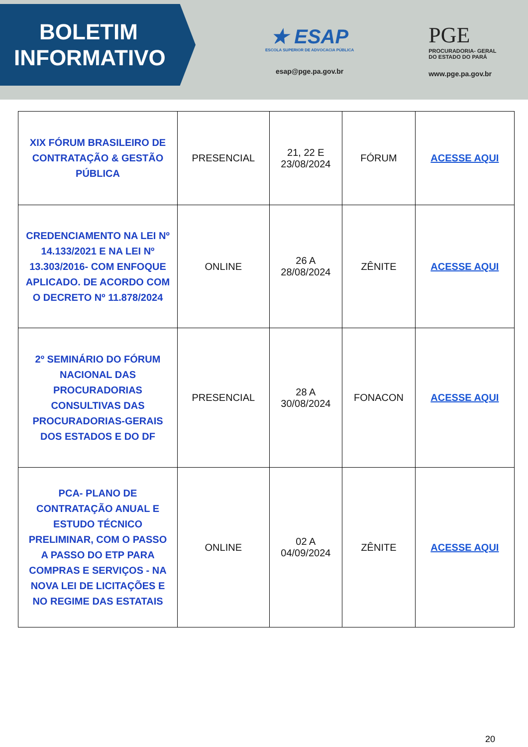BOLETIM
INFORMATIVO
★ ESAP
ESCOLA SUPERIOR DE ADVOCACIA PÚBLICA
esap@pge.pa.gov.br
PGE
PROCURADORIA- GERAL
DO ESTADO DO PARÁ
www.pge.pa.gov.br
| XIX FÓRUM BRASILEIRO DE CONTRATAÇÃO & GESTÃO PÚBLICA | PRESENCIAL | 21, 22 E 23/08/2024 | FÓRUM | ACESSE AQUI |
| CREDENCIAMENTO NA LEI Nº 14.133/2021 E NA LEI Nº 13.303/2016- COM ENFOQUE APLICADO. DE ACORDO COM O DECRETO Nº 11.878/2024 | ONLINE | 26 A 28/08/2024 | ZÊNITE | ACESSE AQUI |
| 2º SEMINÁRIO DO FÓRUM NACIONAL DAS PROCURADORIAS CONSULTIVAS DAS PROCURADORIAS-GERAIS DOS ESTADOS E DO DF | PRESENCIAL | 28 A 30/08/2024 | FONACON | ACESSE AQUI |
| PCA- PLANO DE CONTRATAÇÃO ANUAL E ESTUDO TÉCNICO PRELIMINAR, COM O PASSO A PASSO DO ETP PARA COMPRAS E SERVIÇOS - NA NOVA LEI DE LICITAÇÕES E NO REGIME DAS ESTATAIS | ONLINE | 02 A 04/09/2024 | ZÊNITE | ACESSE AQUI |
20